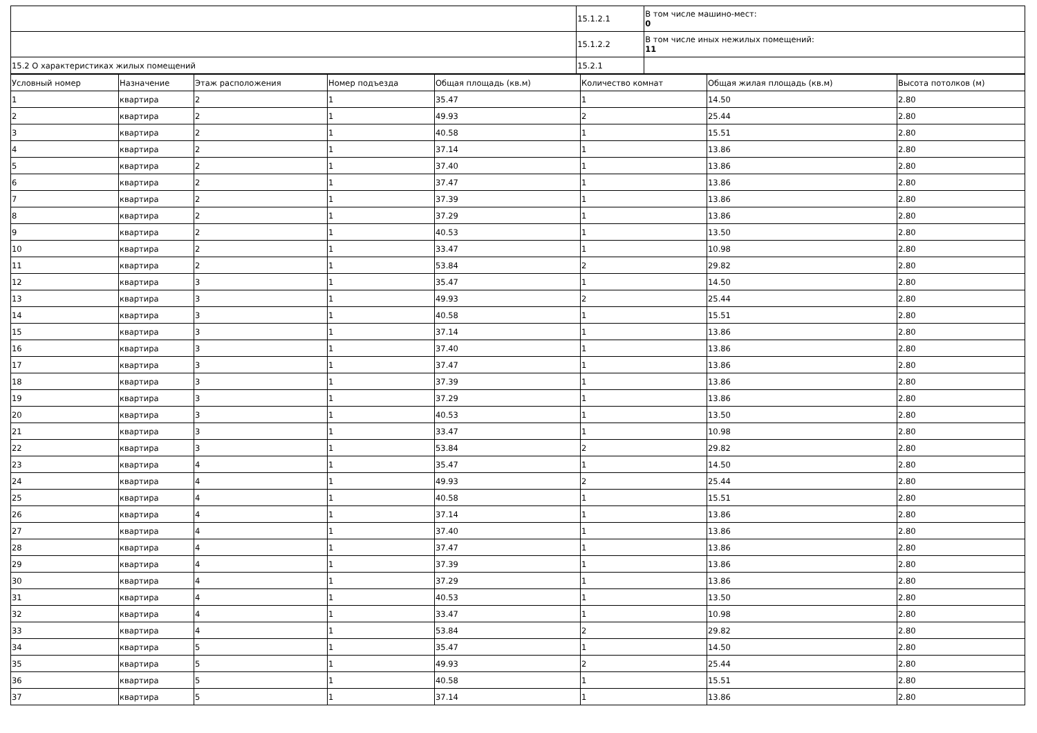| | 15.1.2.1 | В том числе машино-мест: 0 |
| | 15.1.2.2 | В том числе иных нежилых помещений: 11 |
| 15.2 О характеристиках жилых помещений | 15.2.1 | |
| Условный номер | Назначение | Этаж расположения | Номер подъезда | Общая площадь (кв.м) | Количество комнат | Общая жилая площадь (кв.м) | Высота потолков (м) |
| 1 | квартира | 2 | 1 | 35.47 | 1 | 14.50 | 2.80 |
| 2 | квартира | 2 | 1 | 49.93 | 2 | 25.44 | 2.80 |
| 3 | квартира | 2 | 1 | 40.58 | 1 | 15.51 | 2.80 |
| 4 | квартира | 2 | 1 | 37.14 | 1 | 13.86 | 2.80 |
| 5 | квартира | 2 | 1 | 37.40 | 1 | 13.86 | 2.80 |
| 6 | квартира | 2 | 1 | 37.47 | 1 | 13.86 | 2.80 |
| 7 | квартира | 2 | 1 | 37.39 | 1 | 13.86 | 2.80 |
| 8 | квартира | 2 | 1 | 37.29 | 1 | 13.86 | 2.80 |
| 9 | квартира | 2 | 1 | 40.53 | 1 | 13.50 | 2.80 |
| 10 | квартира | 2 | 1 | 33.47 | 1 | 10.98 | 2.80 |
| 11 | квартира | 2 | 1 | 53.84 | 2 | 29.82 | 2.80 |
| 12 | квартира | 3 | 1 | 35.47 | 1 | 14.50 | 2.80 |
| 13 | квартира | 3 | 1 | 49.93 | 2 | 25.44 | 2.80 |
| 14 | квартира | 3 | 1 | 40.58 | 1 | 15.51 | 2.80 |
| 15 | квартира | 3 | 1 | 37.14 | 1 | 13.86 | 2.80 |
| 16 | квартира | 3 | 1 | 37.40 | 1 | 13.86 | 2.80 |
| 17 | квартира | 3 | 1 | 37.47 | 1 | 13.86 | 2.80 |
| 18 | квартира | 3 | 1 | 37.39 | 1 | 13.86 | 2.80 |
| 19 | квартира | 3 | 1 | 37.29 | 1 | 13.86 | 2.80 |
| 20 | квартира | 3 | 1 | 40.53 | 1 | 13.50 | 2.80 |
| 21 | квартира | 3 | 1 | 33.47 | 1 | 10.98 | 2.80 |
| 22 | квартира | 3 | 1 | 53.84 | 2 | 29.82 | 2.80 |
| 23 | квартира | 4 | 1 | 35.47 | 1 | 14.50 | 2.80 |
| 24 | квартира | 4 | 1 | 49.93 | 2 | 25.44 | 2.80 |
| 25 | квартира | 4 | 1 | 40.58 | 1 | 15.51 | 2.80 |
| 26 | квартира | 4 | 1 | 37.14 | 1 | 13.86 | 2.80 |
| 27 | квартира | 4 | 1 | 37.40 | 1 | 13.86 | 2.80 |
| 28 | квартира | 4 | 1 | 37.47 | 1 | 13.86 | 2.80 |
| 29 | квартира | 4 | 1 | 37.39 | 1 | 13.86 | 2.80 |
| 30 | квартира | 4 | 1 | 37.29 | 1 | 13.86 | 2.80 |
| 31 | квартира | 4 | 1 | 40.53 | 1 | 13.50 | 2.80 |
| 32 | квартира | 4 | 1 | 33.47 | 1 | 10.98 | 2.80 |
| 33 | квартира | 4 | 1 | 53.84 | 2 | 29.82 | 2.80 |
| 34 | квартира | 5 | 1 | 35.47 | 1 | 14.50 | 2.80 |
| 35 | квартира | 5 | 1 | 49.93 | 2 | 25.44 | 2.80 |
| 36 | квартира | 5 | 1 | 40.58 | 1 | 15.51 | 2.80 |
| 37 | квартира | 5 | 1 | 37.14 | 1 | 13.86 | 2.80 |